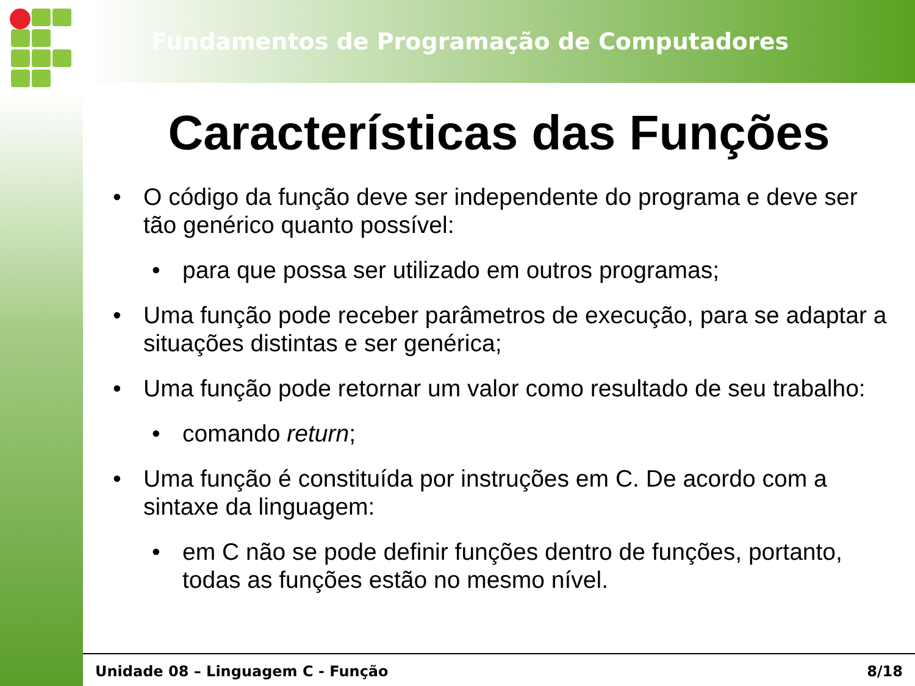Fundamentos de Programação de Computadores
Características das Funções
• O código da função deve ser independente do programa e deve ser tão genérico quanto possível:
• para que possa ser utilizado em outros programas;
• Uma função pode receber parâmetros de execução, para se adaptar a situações distintas e ser genérica;
• Uma função pode retornar um valor como resultado de seu trabalho:
• comando return;
• Uma função é constituída por instruções em C. De acordo com a sintaxe da linguagem:
• em C não se pode definir funções dentro de funções, portanto, todas as funções estão no mesmo nível.
Unidade 08 – Linguagem C - Função 8/18